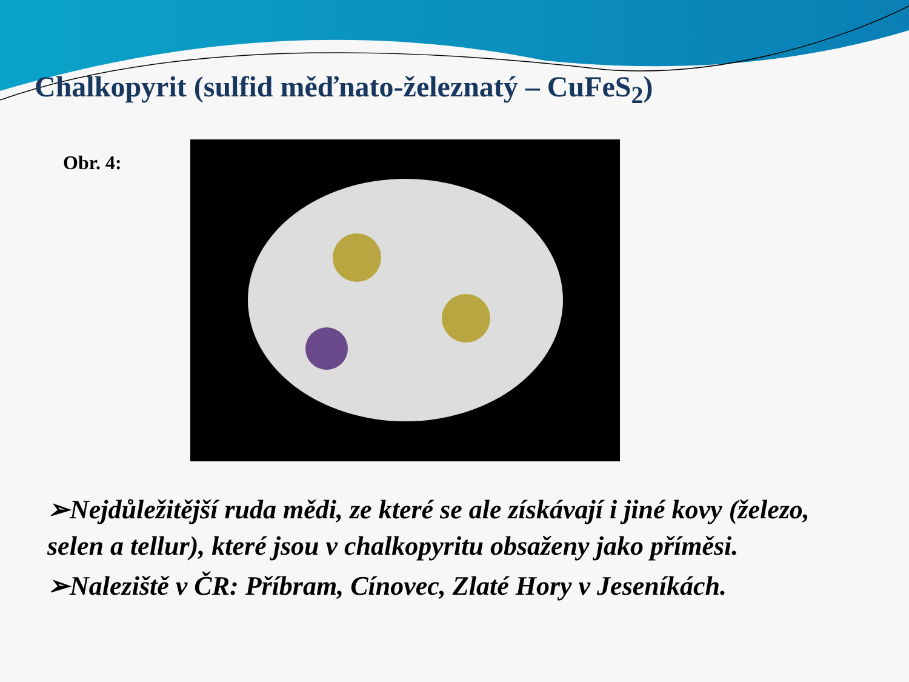Chalkopyrit (sulfid měďnato-železnatý – CuFeS<sub>2</sub>)
Obr. 4:
➢Nejdůležitější ruda mědi, ze které se ale získávají i jiné kovy (železo, selen a tellur), které jsou v chalkopyritu obsaženy jako příměsi.
➢Naleziště v ČR: Příbram, Cínovec, Zlaté Hory v Jeseníkách.